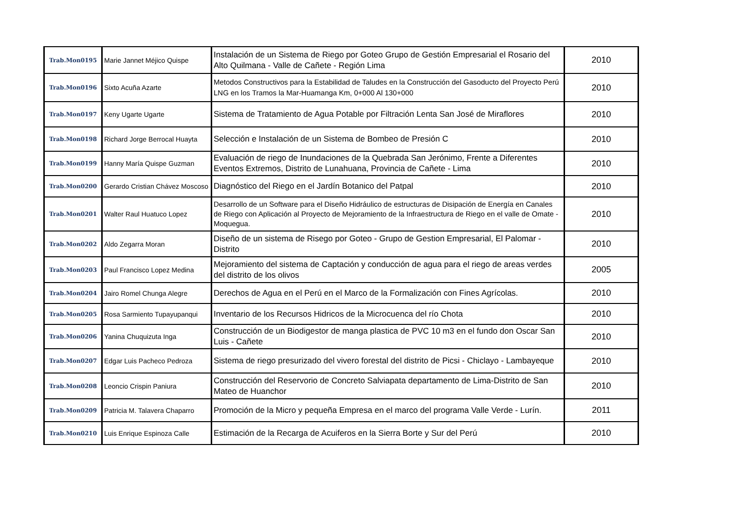| Trab.Mon0195 | Marie Jannet Méjico Quispe | Instalación de un Sistema de Riego por Goteo Grupo de Gestión Empresarial el Rosario del Alto Quilmana - Valle de Cañete - Región Lima | 2010 |
| Trab.Mon0196 | Sixto Acuña Azarte | Metodos Constructivos para la Estabilidad de Taludes en la Construcción del Gasoducto del Proyecto Perú LNG en los Tramos la Mar-Huamanga Km, 0+000 Al 130+000 | 2010 |
| Trab.Mon0197 | Keny Ugarte Ugarte | Sistema de Tratamiento de Agua Potable por Filtración Lenta San José de Miraflores | 2010 |
| Trab.Mon0198 | Richard Jorge Berrocal Huayta | Selección e Instalación de un Sistema de Bombeo de Presión C | 2010 |
| Trab.Mon0199 | Hanny María Quispe Guzman | Evaluación de riego de Inundaciones de la Quebrada San Jerónimo, Frente a Diferentes Eventos Extremos, Distrito de Lunahuana, Provincia de Cañete - Lima | 2010 |
| Trab.Mon0200 | Gerardo Cristian Chávez Moscoso | Diagnóstico del Riego en el Jardín Botanico del Patpal | 2010 |
| Trab.Mon0201 | Walter Raul Huatuco Lopez | Desarrollo de un Software para el Diseño Hidráulico de estructuras de Disipación de Energía en Canales de Riego con Aplicación al Proyecto de Mejoramiento de la Infraestructura de Riego en el valle de Omate - Moquegua. | 2010 |
| Trab.Mon0202 | Aldo Zegarra Moran | Diseño de un sistema de Risego por Goteo - Grupo de Gestion Empresarial, El Palomar - Distrito | 2010 |
| Trab.Mon0203 | Paul Francisco Lopez Medina | Mejoramiento del sistema de Captación y conducción de agua para el riego de areas verdes del distrito de los olivos | 2005 |
| Trab.Mon0204 | Jairo Romel Chunga Alegre | Derechos de Agua en el Perú en el Marco de la Formalización con Fines Agrícolas. | 2010 |
| Trab.Mon0205 | Rosa Sarmiento Tupayupanqui | Inventario de los Recursos Hidricos de la Microcuenca del río Chota | 2010 |
| Trab.Mon0206 | Yanina Chuquizuta Inga | Construcción de un Biodigestor de manga plastica de PVC 10 m3 en el fundo don Oscar San Luis - Cañete | 2010 |
| Trab.Mon0207 | Edgar Luis Pacheco Pedroza | Sistema de riego presurizado del vivero forestal del distrito de Picsi - Chiclayo - Lambayeque | 2010 |
| Trab.Mon0208 | Leoncio Crispin Paniura | Construcción del Reservorio de Concreto Salviapata departamento de Lima-Distrito de San Mateo de Huanchor | 2010 |
| Trab.Mon0209 | Patricia M. Talavera Chaparro | Promoción de la Micro y pequeña Empresa en el marco del programa Valle Verde - Lurín. | 2011 |
| Trab.Mon0210 | Luis Enrique Espinoza Calle | Estimación de la Recarga de Acuiferos en la Sierra Borte y Sur del Perú | 2010 |